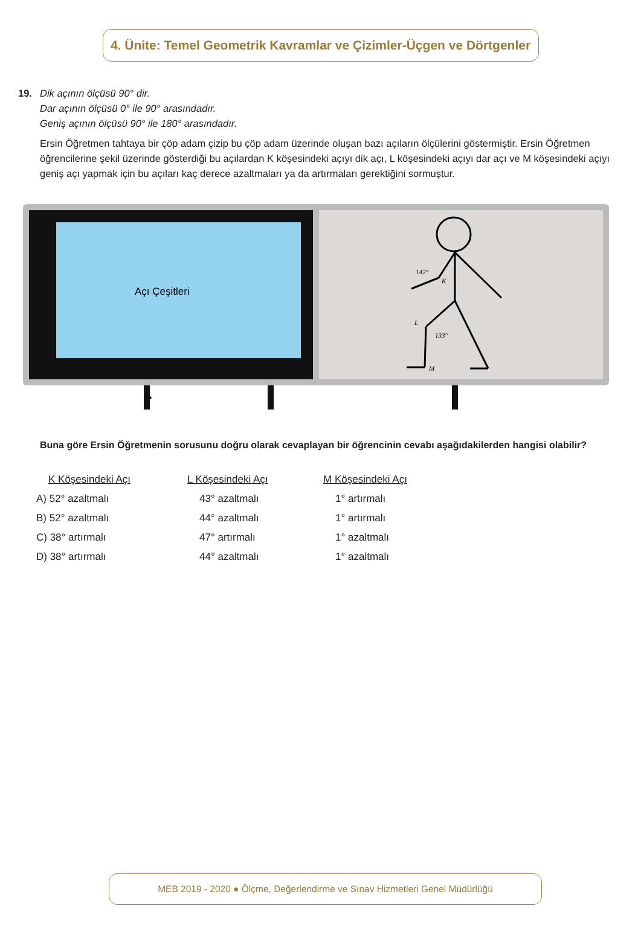4. Ünite: Temel Geometrik Kavramlar ve Çizimler-Üçgen ve Dörtgenler
19. Dik açının ölçüsü 90° dir.
Dar açının ölçüsü 0° ile 90° arasındadır.
Geniş açının ölçüsü 90° ile 180° arasındadır.
Ersin Öğretmen tahtaya bir çöp adam çizip bu çöp adam üzerinde oluşan bazı açıların ölçülerini göstermiştir. Ersin Öğretmen öğrencilerine şekil üzerinde gösterdiği bu açılardan K köşesindeki açıyı dik açı, L köşesindeki açıyı dar açı ve M köşesindeki açıyı geniş açı yapmak için bu açıları kaç derece azaltmaları ya da artırmaları gerektiğini sormuştur.
Açı Çeşitleri
142°
K
L
133°
M
Buna göre Ersin Öğretmenin sorusunu doğru olarak cevaplayan bir öğrencinin cevabı aşağıdakilerden hangisi olabilir?
| K Köşesindeki Açı | L Köşesindeki Açı | M Köşesindeki Açı |
| --- | --- | --- |
| A) 52° azaltmalı | 43° azaltmalı | 1° artırmalı |
| B) 52° azaltmalı | 44° azaltmalı | 1° artırmalı |
| C) 38° artırmalı | 47° artırmalı | 1° azaltmalı |
| D) 38° artırmalı | 44° azaltmalı | 1° azaltmalı |
MEB 2019 - 2020 ● Ölçme, Değerlendirme ve Sınav Hizmetleri Genel Müdürlüğü